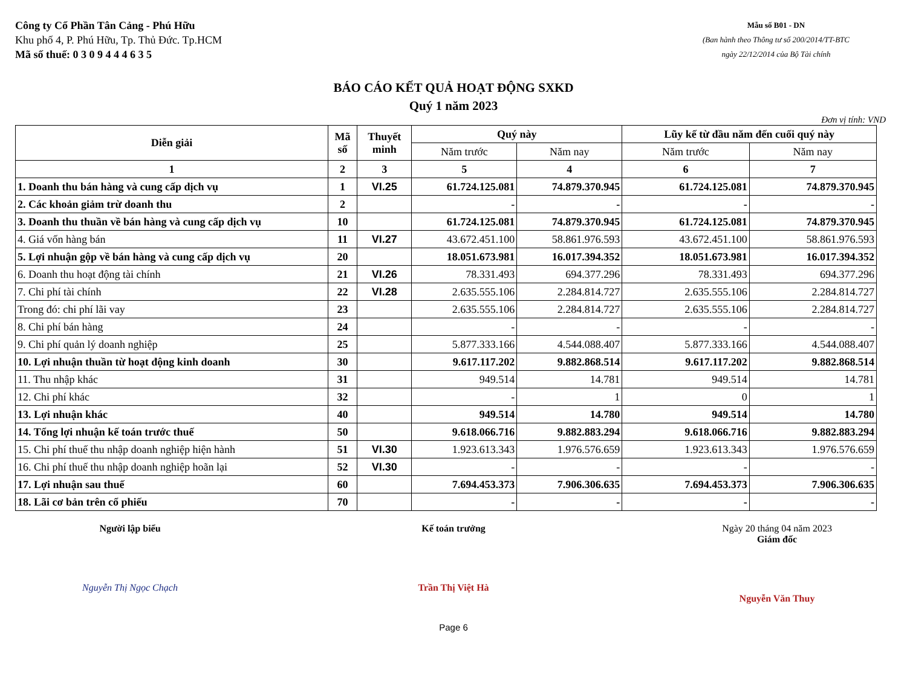Công ty Cổ Phần Tân Cảng - Phú Hữu
Khu phố 4, P. Phú Hữu, Tp. Thủ Đức. Tp.HCM
Mã số thuế: 0 3 0 9 4 4 4 6 3 5
Mẫu số B01 - DN
(Ban hành theo Thông tư số 200/2014/TT-BTC
ngày 22/12/2014 của Bộ Tài chính
BÁO CÁO KẾT QUẢ HOẠT ĐỘNG SXKD
Quý 1 năm 2023
Đơn vị tính: VND
| Diễn giải | Mã số | Thuyết minh | Quý này | | Lũy kế từ đầu năm đến cuối quý này | |
| --- | --- | --- | --- | --- | --- | --- |
| | | | Năm trước | Năm nay | Năm trước | Năm nay |
| 1 | 2 | 3 | 5 | 4 | 6 | 7 |
| 1. Doanh thu bán hàng và cung cấp dịch vụ | 1 | VI.25 | 61.724.125.081 | 74.879.370.945 | 61.724.125.081 | 74.879.370.945 |
| 2. Các khoản giảm trừ doanh thu | 2 | | - | - | - | - |
| 3. Doanh thu thuần về bán hàng và cung cấp dịch vụ | 10 | | 61.724.125.081 | 74.879.370.945 | 61.724.125.081 | 74.879.370.945 |
| 4. Giá vốn hàng bán | 11 | VI.27 | 43.672.451.100 | 58.861.976.593 | 43.672.451.100 | 58.861.976.593 |
| 5. Lợi nhuận gộp về bán hàng và cung cấp dịch vụ | 20 | | 18.051.673.981 | 16.017.394.352 | 18.051.673.981 | 16.017.394.352 |
| 6. Doanh thu hoạt động tài chính | 21 | VI.26 | 78.331.493 | 694.377.296 | 78.331.493 | 694.377.296 |
| 7. Chi phí tài chính | 22 | VI.28 | 2.635.555.106 | 2.284.814.727 | 2.635.555.106 | 2.284.814.727 |
| Trong đó: chi phí lãi vay | 23 | | 2.635.555.106 | 2.284.814.727 | 2.635.555.106 | 2.284.814.727 |
| 8. Chi phí bán hàng | 24 | | - | - | - | - |
| 9. Chi phí quản lý doanh nghiệp | 25 | | 5.877.333.166 | 4.544.088.407 | 5.877.333.166 | 4.544.088.407 |
| 10. Lợi nhuận thuần từ hoạt động kinh doanh | 30 | | 9.617.117.202 | 9.882.868.514 | 9.617.117.202 | 9.882.868.514 |
| 11. Thu nhập khác | 31 | | 949.514 | 14.781 | 949.514 | 14.781 |
| 12. Chi phí khác | 32 | | - | 1 | 0 | 1 |
| 13. Lợi nhuận khác | 40 | | 949.514 | 14.780 | 949.514 | 14.780 |
| 14. Tổng lợi nhuận kế toán trước thuế | 50 | | 9.618.066.716 | 9.882.883.294 | 9.618.066.716 | 9.882.883.294 |
| 15. Chi phí thuế thu nhập doanh nghiệp hiện hành | 51 | VI.30 | 1.923.613.343 | 1.976.576.659 | 1.923.613.343 | 1.976.576.659 |
| 16. Chi phí thuế thu nhập doanh nghiệp hoãn lại | 52 | VI.30 | - | - | - | - |
| 17. Lợi nhuận sau thuế | 60 | | 7.694.453.373 | 7.906.306.635 | 7.694.453.373 | 7.906.306.635 |
| 18. Lãi cơ bản trên cổ phiếu | 70 | | - | - | - | - |
Người lập biểu
Nguyễn Thị Ngọc Chạch
Kế toán trưởng
Trần Thị Việt Hà
Ngày 20 tháng 04 năm 2023
Giám đốc
Nguyễn Văn Thuy
Page 6